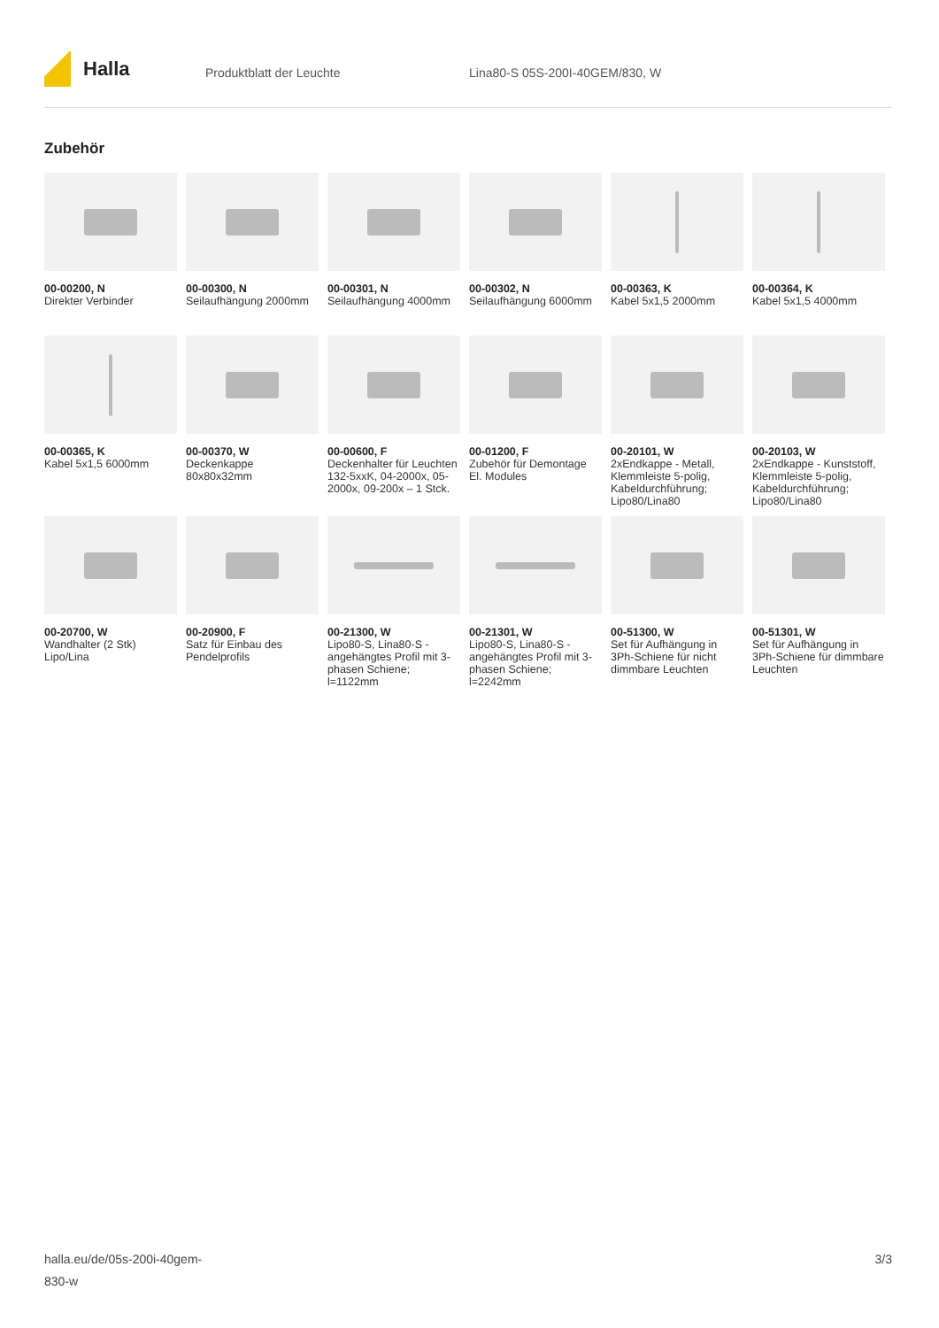Halla
Produktblatt der Leuchte Lina80-S 05S-200I-40GEM/830, W
Zubehör
00-00200, N
Direkter Verbinder
00-00300, N
Seilaufhängung 2000mm
00-00301, N
Seilaufhängung 4000mm
00-00302, N
Seilaufhängung 6000mm
00-00363, K
Kabel 5x1,5 2000mm
00-00364, K
Kabel 5x1,5 4000mm
00-00365, K
Kabel 5x1,5 6000mm
00-00370, W
Deckenkappe 80x80x32mm
00-00600, F
Deckenhalter für Leuchten 132-5xxK, 04-2000x, 05-2000x, 09-200x – 1 Stck.
00-01200, F
Zubehör für Demontage El. Modules
00-20101, W
2xEndkappe - Metall, Klemmleiste 5-polig, Kabeldurchführung; Lipo80/Lina80
00-20103, W
2xEndkappe - Kunststoff, Klemmleiste 5-polig, Kabeldurchführung; Lipo80/Lina80
00-20700, W
Wandhalter (2 Stk) Lipo/Lina
00-20900, F
Satz für Einbau des Pendelprofils
00-21300, W
Lipo80-S, Lina80-S - angehängtes Profil mit 3-phasen Schiene; l=1122mm
00-21301, W
Lipo80-S, Lina80-S - angehängtes Profil mit 3-phasen Schiene; l=2242mm
00-51300, W
Set für Aufhängung in 3Ph-Schiene für nicht dimmbare Leuchten
00-51301, W
Set für Aufhängung in 3Ph-Schiene für dimmbare Leuchten
halla.eu/de/05s-200i-40gem-
830-w
3/3